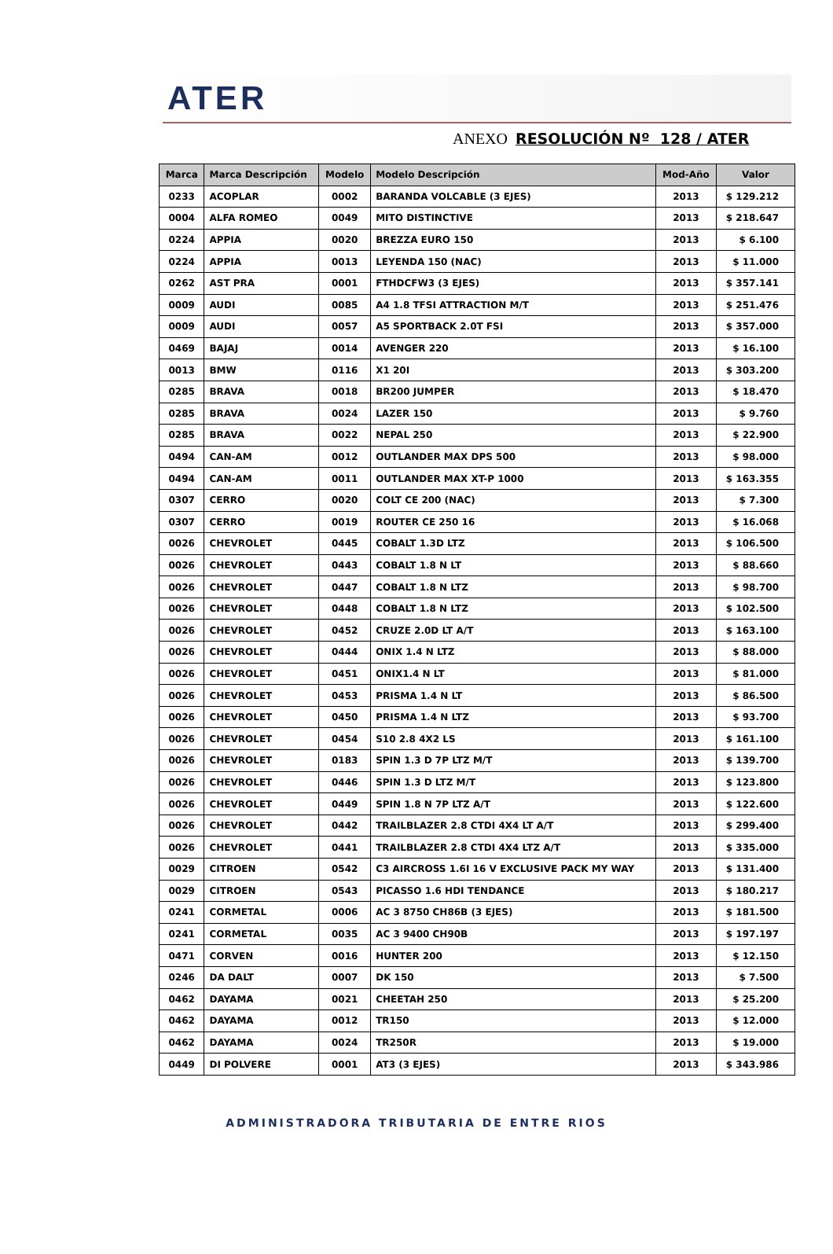ATER
ANEXO RESOLUCIÓN Nº 128 / ATER
| Marca | Marca Descripción | Modelo | Modelo Descripción | Mod-Año | Valor |
| --- | --- | --- | --- | --- | --- |
| 0233 | ACOPLAR | 0002 | BARANDA VOLCABLE (3 EJES) | 2013 | $ 129.212 |
| 0004 | ALFA ROMEO | 0049 | MITO DISTINCTIVE | 2013 | $ 218.647 |
| 0224 | APPIA | 0020 | BREZZA EURO 150 | 2013 | $ 6.100 |
| 0224 | APPIA | 0013 | LEYENDA 150 (NAC) | 2013 | $ 11.000 |
| 0262 | AST PRA | 0001 | FTHDCFW3 (3 EJES) | 2013 | $ 357.141 |
| 0009 | AUDI | 0085 | A4 1.8 TFSI ATTRACTION M/T | 2013 | $ 251.476 |
| 0009 | AUDI | 0057 | A5 SPORTBACK 2.0T FSI | 2013 | $ 357.000 |
| 0469 | BAJAJ | 0014 | AVENGER 220 | 2013 | $ 16.100 |
| 0013 | BMW | 0116 | X1 20I | 2013 | $ 303.200 |
| 0285 | BRAVA | 0018 | BR200 JUMPER | 2013 | $ 18.470 |
| 0285 | BRAVA | 0024 | LAZER 150 | 2013 | $ 9.760 |
| 0285 | BRAVA | 0022 | NEPAL 250 | 2013 | $ 22.900 |
| 0494 | CAN-AM | 0012 | OUTLANDER MAX DPS 500 | 2013 | $ 98.000 |
| 0494 | CAN-AM | 0011 | OUTLANDER MAX XT-P 1000 | 2013 | $ 163.355 |
| 0307 | CERRO | 0020 | COLT CE 200 (NAC) | 2013 | $ 7.300 |
| 0307 | CERRO | 0019 | ROUTER CE 250 16 | 2013 | $ 16.068 |
| 0026 | CHEVROLET | 0445 | COBALT 1.3D LTZ | 2013 | $ 106.500 |
| 0026 | CHEVROLET | 0443 | COBALT 1.8 N LT | 2013 | $ 88.660 |
| 0026 | CHEVROLET | 0447 | COBALT 1.8 N LTZ | 2013 | $ 98.700 |
| 0026 | CHEVROLET | 0448 | COBALT 1.8 N LTZ | 2013 | $ 102.500 |
| 0026 | CHEVROLET | 0452 | CRUZE 2.0D LT A/T | 2013 | $ 163.100 |
| 0026 | CHEVROLET | 0444 | ONIX 1.4 N LTZ | 2013 | $ 88.000 |
| 0026 | CHEVROLET | 0451 | ONIX1.4 N LT | 2013 | $ 81.000 |
| 0026 | CHEVROLET | 0453 | PRISMA 1.4 N LT | 2013 | $ 86.500 |
| 0026 | CHEVROLET | 0450 | PRISMA 1.4 N LTZ | 2013 | $ 93.700 |
| 0026 | CHEVROLET | 0454 | S10 2.8 4X2 LS | 2013 | $ 161.100 |
| 0026 | CHEVROLET | 0183 | SPIN 1.3 D 7P LTZ M/T | 2013 | $ 139.700 |
| 0026 | CHEVROLET | 0446 | SPIN 1.3 D LTZ M/T | 2013 | $ 123.800 |
| 0026 | CHEVROLET | 0449 | SPIN 1.8 N 7P LTZ A/T | 2013 | $ 122.600 |
| 0026 | CHEVROLET | 0442 | TRAILBLAZER 2.8 CTDI 4X4 LT A/T | 2013 | $ 299.400 |
| 0026 | CHEVROLET | 0441 | TRAILBLAZER 2.8 CTDI 4X4 LTZ A/T | 2013 | $ 335.000 |
| 0029 | CITROEN | 0542 | C3 AIRCROSS 1.6I 16 V EXCLUSIVE PACK MY WAY | 2013 | $ 131.400 |
| 0029 | CITROEN | 0543 | PICASSO 1.6 HDI TENDANCE | 2013 | $ 180.217 |
| 0241 | CORMETAL | 0006 | AC 3 8750 CH86B (3 EJES) | 2013 | $ 181.500 |
| 0241 | CORMETAL | 0035 | AC 3 9400 CH90B | 2013 | $ 197.197 |
| 0471 | CORVEN | 0016 | HUNTER 200 | 2013 | $ 12.150 |
| 0246 | DA DALT | 0007 | DK 150 | 2013 | $ 7.500 |
| 0462 | DAYAMA | 0021 | CHEETAH 250 | 2013 | $ 25.200 |
| 0462 | DAYAMA | 0012 | TR150 | 2013 | $ 12.000 |
| 0462 | DAYAMA | 0024 | TR250R | 2013 | $ 19.000 |
| 0449 | DI POLVERE | 0001 | AT3 (3 EJES) | 2013 | $ 343.986 |
ADMINISTRADORA TRIBUTARIA DE ENTRE RIOS